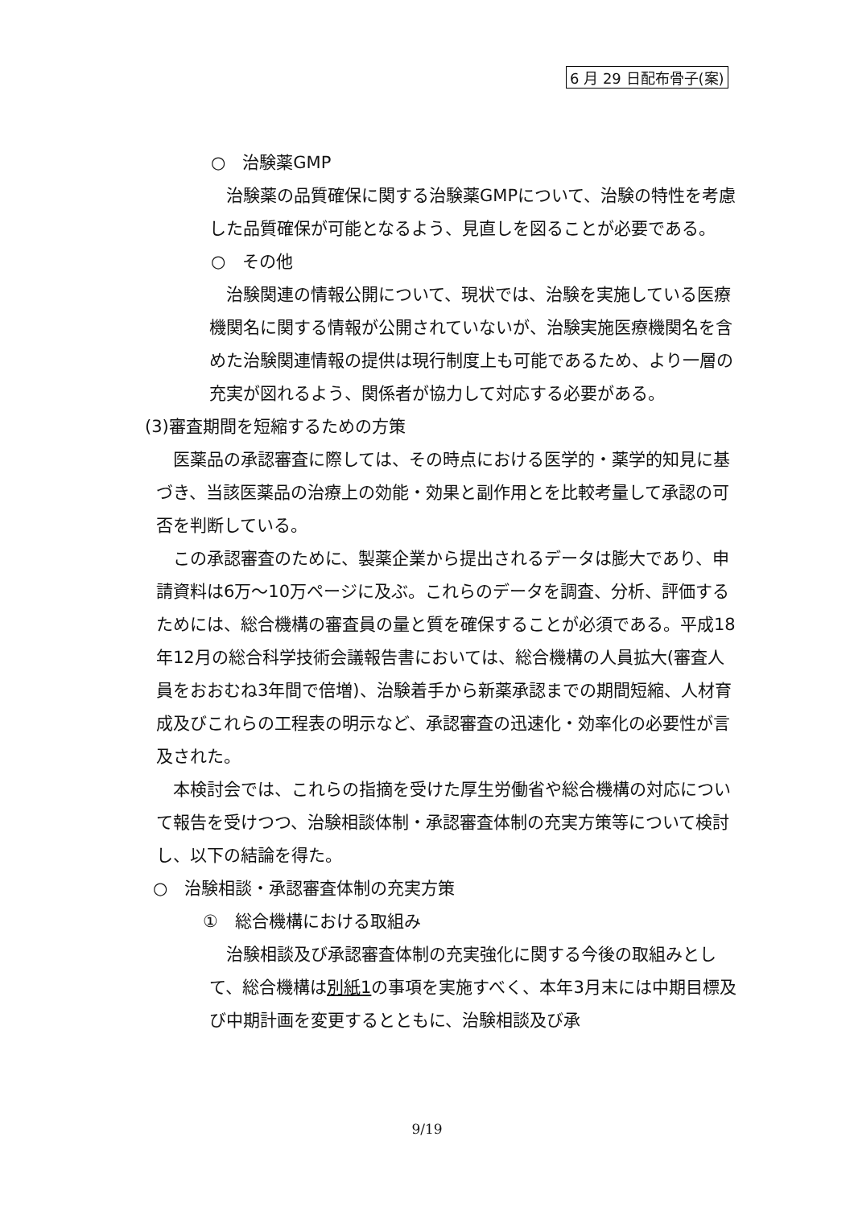6 月 29 日配布骨子(案)
○　治験薬GMP
　治験薬の品質確保に関する治験薬GMPについて、治験の特性を考慮した品質確保が可能となるよう、見直しを図ることが必要である。
○　その他
　治験関連の情報公開について、現状では、治験を実施している医療機関名に関する情報が公開されていないが、治験実施医療機関名を含めた治験関連情報の提供は現行制度上も可能であるため、より一層の充実が図れるよう、関係者が協力して対応する必要がある。
(3)審査期間を短縮するための方策
　医薬品の承認審査に際しては、その時点における医学的・薬学的知見に基づき、当該医薬品の治療上の効能・効果と副作用とを比較考量して承認の可否を判断している。
　この承認審査のために、製薬企業から提出されるデータは膨大であり、申請資料は6万～10万ページに及ぶ。これらのデータを調査、分析、評価するためには、総合機構の審査員の量と質を確保することが必須である。平成18年12月の総合科学技術会議報告書においては、総合機構の人員拡大(審査人員をおおむね3年間で倍増)、治験着手から新薬承認までの期間短縮、人材育成及びこれらの工程表の明示など、承認審査の迅速化・効率化の必要性が言及された。
　本検討会では、これらの指摘を受けた厚生労働省や総合機構の対応について報告を受けつつ、治験相談体制・承認審査体制の充実方策等について検討し、以下の結論を得た。
○　治験相談・承認審査体制の充実方策
①　総合機構における取組み
　治験相談及び承認審査体制の充実強化に関する今後の取組みとして、総合機構は別紙1の事項を実施すべく、本年3月末には中期目標及び中期計画を変更するとともに、治験相談及び承
9/19